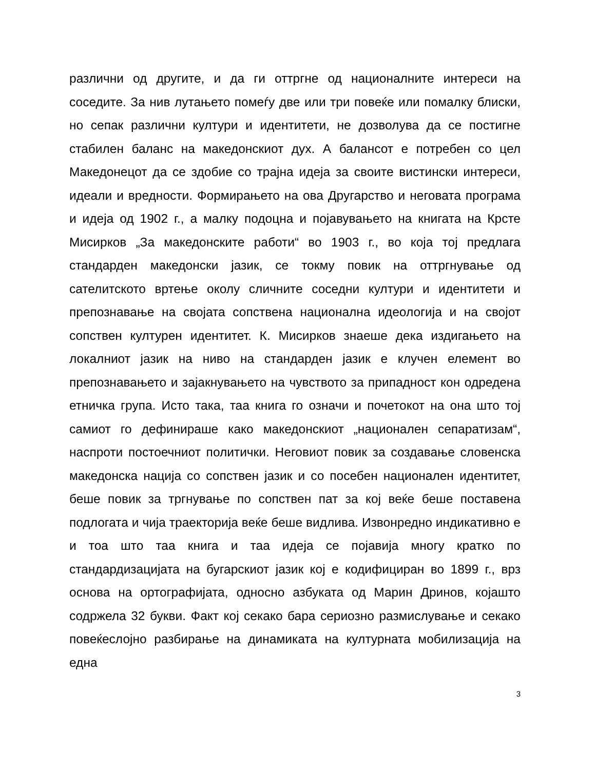различни од другите, и да ги оттргне од националните интереси на соседите. За нив лутањето помеѓу две или три повеќе или помалку блиски, но сепак различни култури и идентитети, не дозволува да се постигне стабилен баланс на македонскиот дух. А балансот е потребен со цел Македонецот да се здобие со трајна идеја за своите вистински интереси, идеали и вредности. Формирањето на ова Другарство и неговата програма и идеја од 1902 г., а малку подоцна и појавувањето на книгата на Крсте Мисирков „За македонските работи“ во 1903 г., во која тој предлага стандарден македонски јазик, се токму повик на оттргнување од сателитското вртење околу сличните соседни култури и идентитети и препознавање на својата сопствена национална идеологија и на својот сопствен културен идентитет. К. Мисирков знаеше дека издигањето на локалниот јазик на ниво на стандарден јазик е клучен елемент во препознавањето и зајакнувањето на чувството за припадност кон одредена етничка група. Исто така, таа книга го означи и почетокот на она што тој самиот го дефинираше како македонскиот „национален сепаратизам“, наспроти постоечниот политички. Неговиот повик за создавање словенска македонска нација со сопствен јазик и со посебен национален идентитет, беше повик за тргнување по сопствен пат за кој веќе беше поставена подлогата и чија траекторија веќе беше видлива. Извонредно индикативно е и тоа што таа книга и таа идеја се појавија многу кратко по стандардизацијата на бугарскиот јазик кој е кодифициран во 1899 г., врз основа на ортографијата, односно азбуката од Марин Дринов, којашто содржела 32 букви. Факт кој секако бара сериозно размислување и секако повеќеслојно разбирање на динамиката на културната мобилизација на една
3